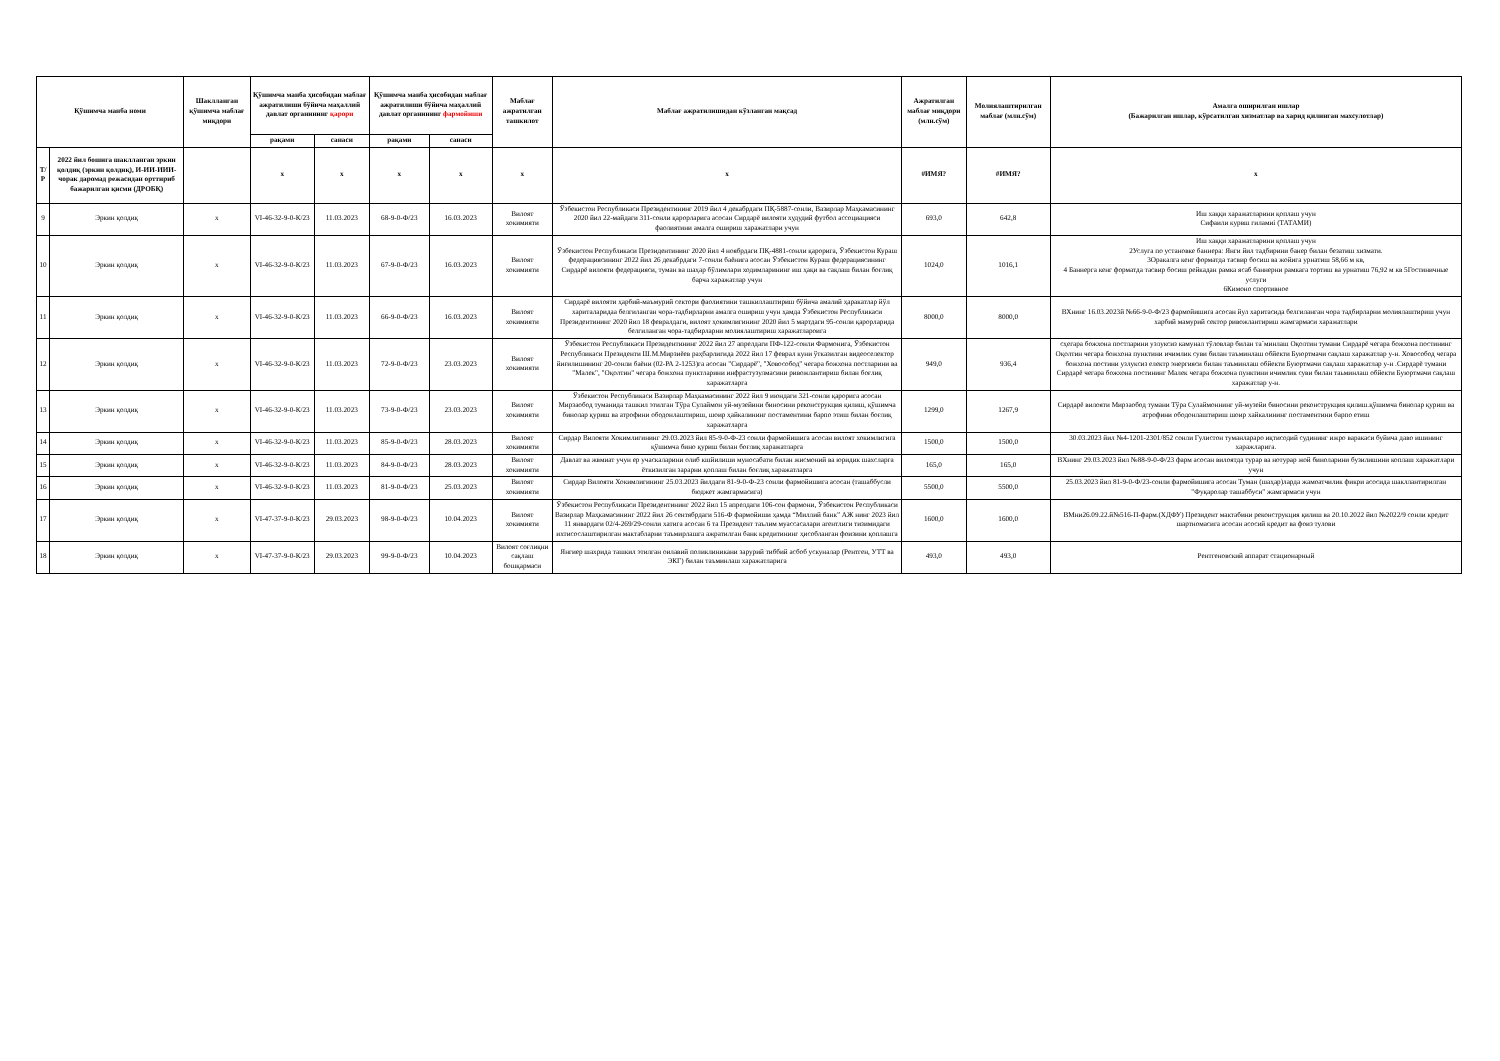| Қўшимча манба номи | | Шакллангaн қўшимча маблағ миқдори | Қўшимча манба ҳисобидан маблағ ажратилиши бўйича маҳаллий давлат органининг қарори | | Қўшимча манба ҳисобидан маблағ ажратилиши бўйича маҳаллий давлат органининг фармойиши | | Маблағ ажратилган ташкилот | Маблағ ажратилишидан кўзланган мақсад | Ажратилган маблағ миқдори (млн.сўм) | Молиялаштирилган маблағ (млн.сўм) | Амалга оширилган ишлар (Бажарилган ишлар, кўрсатилган хизматлар ва харид қилинган махсулотлар) |
| --- | --- | --- | --- | --- | --- | --- | --- | --- | --- | --- | --- |
| | | | рақами | санаси | рақами | санаси | | | | | |
| Т/Р | 2022 йил бошига шаклланган эркин қолдиқ (эркин қолдиқ), И-ИИ-ИИИ-чорак даромад режасидан орттириб бажарилган қисми (ДРОБҚ) | | х | х | х | х | х | х | #ИМЯ? | #ИМЯ? | х |
| 9 | Эркин қолдиқ | х | VI-46-32-9-0-К/23 | 11.03.2023 | 68-9-0-Ф/23 | 16.03.2023 | Вилоят хокимияти | Ўзбекистон Республикаси Президентининг 2019 йил 4 декабрдаги ПҚ-5887-сонли, Вазирлар Маҳкамасининг 2020 йил 22-майдаги 311-сонли қарорларига асосан Сирдарё вилояти худудий футбол ассоциацияси фаолиятини амалга ошириш харажатлари учун | 693,0 | 642,8 | Иш хаққи харажатларини қоплаш учун Сифаили курвш гиламиi (ТАТАМИ) |
| 10 | Эркин қолдиқ | х | VI-46-32-9-0-К/23 | 11.03.2023 | 67-9-0-Ф/23 | 16.03.2023 | Вилоят хокимияти | Ўзбекистон Республикаси Президентининг 2020 йил 4 ноябрдаги ПҚ-4881-сонли қарорига, Ўзбекистон Кураш федерациясининг 2022 йил 26 декабрдаги 7-сонли баёнига асосан Ўзбекистон Кураш федерациясининг Сирдарё вилояти федерацияси, туман ва шаҳар бўлимлари ходимларининг иш ҳақи ва сақлаш билан боғлиқ барча харажатлар учун | 1024,0 | 1016,1 | Иш хаққи харажатларини қоплаш учун 2Услуга по установке баннера: Янги йил тадбирини банер билан безатиш хизмати. 3Оракалга кенг форматда тасвир босиш ва жойига урнатиш 58,66 м кв, 4 Баннерга кенг форматда тасвир босиш рейкадан рамка ясаб баннерни рамкага тортиш ва урнатиш 76,92 м кв 5Гостиничные услуги 6Кимоно спортивное |
| 11 | Эркин қолдиқ | х | VI-46-32-9-0-К/23 | 11.03.2023 | 66-9-0-Ф/23 | 16.03.2023 | Вилоят хокимияти | Сирдарё вилояти ҳарбий-маъмурий сектори фаолиятини ташкиллаштириш бўйича амалий ҳаракатлар йўл хариталаридаа белгиланган чора-тадбирларни амалга ошириш учун ҳамда Ўзбекистон Республикаси Президентининг 2020 йил 18 февралдаги, вилоят ҳокимлигининг 2020 йил 5 мартдаги 95-сонли қарорларида белгиланган чора-тадбирларни молиялаштириш харажатлароига | 8000,0 | 8000,0 | ВХнинг 16.03.2023й №66-9-0-Ф/23 фармойишига асосан йул харитасида белгиланган чора тадбирларни молиялаштириш учун харбий мамурий сектор ривожлантириш жамгармаси харажатлари |
| 12 | Эркин қолдиқ | х | VI-46-32-9-0-К/23 | 11.03.2023 | 72-9-0-Ф/23 | 23.03.2023 | Вилоят хокимияти | Ўзбекистон Республикаси Президентининг 2022 йил 27 апрелдаги ПФ-122-сонли Фармонига, Ўзбекистон Республикаси Президенти Ш.М.Мирзиёев раҳбарлигида 2022 йил 17 феврал куни ўтказилган видеоселектор йиғилишининг 20-сонли баёни (02-РА 2-1253)га асосан "Сирдарё", "Ховособод" чегара божхона постларини ва "Малек", "Оқолтин" чегара божхона пунктларини инфрастузулмасини ривожлантириш билан боғлиқ харажатларга | 949,0 | 936,4 | сҳегара божхона постларини узлуксиз камунал тўловлар билан та`минлаш Оқолтин тумани Сирдарё чегара божхона постининг Оқолтин чегара божхона пунктини ичимлик суви билан таъминлаш обйекти Буюртмачи сақлаш харажатлар у-н. Ховособод чегара божхона постини узлуксиз електр энергияси билан таъминлаш обйекти Буюртмачи сақлаш харажатлар у-н .Сирдарё тумани Сирдарё чегара божхона постининг Малек чегара божхона пунктини ичимлик суви билан таьминлаш обйекти Буюртмачи сақлаш харажатлар у-н. |
| 13 | Эркин қолдиқ | х | VI-46-32-9-0-К/23 | 11.03.2023 | 73-9-0-Ф/23 | 23.03.2023 | Вилоят хокимияти | Ўзбекистон Республикаси Вазирлар Маҳкамасининг 2022 йил 9 июндаги 321-сонли қарорига асосан Мирзаобод туманида ташкил этилган Тўра Сулаймон уй-музейини биносини реконструкция қилиш, қўшимча бинолар қуриш ва атрофини ободонлаштириш, шоир ҳайкалининг постаментини барпо этиш билан боғлиқ харажатларга | 1299,0 | 1267,9 | Сирдарё вилояти Мирзаобод тумани Тўра Сулаймоннинг уй-музейи биносини реконструкция қилиш.қўшимча бинолар қуриш ва атрофини ободонлаштириш шоир хайкалининг постаментини барпо етиш |
| 14 | Эркин қолдиқ | х | VI-46-32-9-0-К/23 | 11.03.2023 | 85-9-0-Ф/23 | 28.03.2023 | Вилоят хокимияти | Сирдар Вилояти Хокимлигининг 29.03.2023 йил 85-9-0-Ф-23 сонли фармойишига асосан вилоят хокимлигига қўшимча бино қуриш билан боғлиқ харажатларга | 1500,0 | 1500,0 | 30.03.2023 йил №4-1201-2301/852 сонли Гулистон туманлараро иқтисодий судининг ижро варакаси буйича даво ишининг харажларига. |
| 15 | Эркин қолдиқ | х | VI-46-32-9-0-К/23 | 11.03.2023 | 84-9-0-Ф/23 | 28.03.2023 | Вилоят хокимияти | Давлат ва жвмиат учун ер учаскаларини олиб кшйилиши муносабати билан жисмоний ва юридик шахсларга ёткизилган зарарни қоплаш билан боғлиқ харажатларга | 165,0 | 165,0 | ВХнинг 29.03.2023 йил №88-9-0-Ф/23 фарм асосан вилоятда турар ва нотурар жой биноларини бузилишини коплаш харажатлари учун |
| 16 | Эркин қолдиқ | х | VI-46-32-9-0-К/23 | 11.03.2023 | 81-9-0-Ф/23 | 25.03.2023 | Вилоят хокимияти | Сирдар Вилояти Хокимлигининг 25.03.2023 йилдаги 81-9-0-Ф-23 сонли фармойишига асосан (ташаббусли бюджет жамгармасига) | 5500,0 | 5500,0 | 25.03.2023 йил 81-9-0-Ф/23-сонли фармойишига асосан Туман (шаҳар)ларда жамоатчилик фикри асосида шакллантирилган "Фуқаролар ташаббуси" жамгармаси учун |
| 17 | Эркин қолдиқ | х | VI-47-37-9-0-К/23 | 29.03.2023 | 98-9-0-Ф/23 | 10.04.2023 | Вилоят хокимияти | Ўзбекистон Республикаси Президентининг 2022 йил 15 апрелдаги 106-сон фармони, Ўзбекистон Республикаси Вазирлар Маҳкамасининг 2022 йил 26 сентябрдаги 516-Ф фармойиши ҳамда “Миллий банк” АЖ нинг 2023 йил 11 январдаги 02/4-269/29-сонли хатига асосан 6 та Президент таълим муассасалари агентлиги тизимидаги ихтисослаштирилган мактабларни таъмирлашга ажратилган банк кредитининг ҳисобланган фоизини қоплашга | 1600,0 | 1600,0 | ВМни26.09.22.й№516-П-фарм.(ХДФУ) Президент мактабини реконструкция қилиш ва 20.10.2022 йил №2022/9 сонли кредит шартномасига асосан асосий кредит ва фоиз тулови |
| 18 | Эркин қолдиқ | х | VI-47-37-9-0-К/23 | 29.03.2023 | 99-9-0-Ф/23 | 10.04.2023 | Вилоят соғлиқни сақлаш бошқармаси | Янгиер шахрида ташкил этилган оилавий поликлиникани зарурий тиббий асбоб ускуналар (Рентген, УТТ ва ЭКГ) билан таъминлаш харажатларига | 493,0 | 493,0 | Рентгеновский аппарат стационарный |